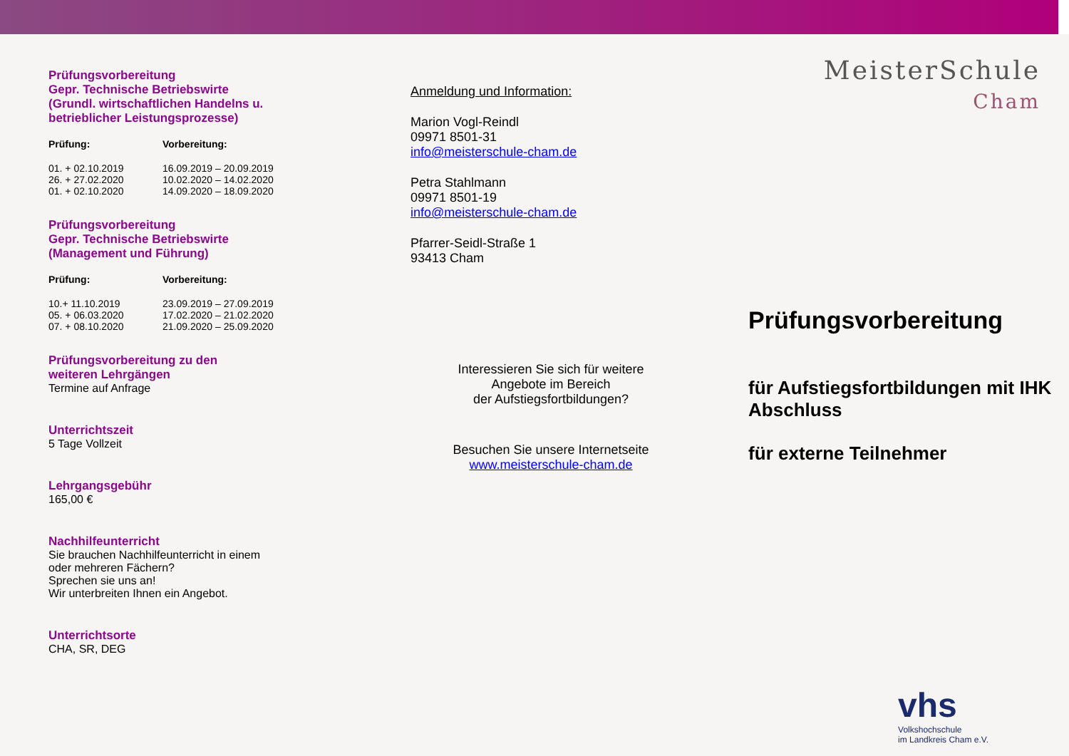Prüfungsvorbereitung
Gepr. Technische Betriebswirte
(Grundl. wirtschaftlichen Handelns u.
betrieblicher Leistungsprozesse)
| Prüfung: | Vorbereitung: |
| --- | --- |
| 01. + 02.10.2019 | 16.09.2019 – 20.09.2019 |
| 26. + 27.02.2020 | 10.02.2020 – 14.02.2020 |
| 01. + 02.10.2020 | 14.09.2020 – 18.09.2020 |
Prüfungsvorbereitung
Gepr. Technische Betriebswirte
(Management und Führung)
| Prüfung: | Vorbereitung: |
| --- | --- |
| 10.+ 11.10.2019 | 23.09.2019 – 27.09.2019 |
| 05. + 06.03.2020 | 17.02.2020 – 21.02.2020 |
| 07. + 08.10.2020 | 21.09.2020 – 25.09.2020 |
Prüfungsvorbereitung zu den
weiteren Lehrgängen
Termine auf Anfrage
Unterrichtszeit
5 Tage Vollzeit
Lehrgangsgebühr
165,00 €
Nachhilfeunterricht
Sie brauchen Nachhilfeunterricht in einem
oder mehreren Fächern?
Sprechen sie uns an!
Wir unterbreiten Ihnen ein Angebot.
Unterrichtsorte
CHA, SR, DEG
Anmeldung und Information:
Marion Vogl-Reindl
09971 8501-31
info@meisterschule-cham.de
Petra Stahlmann
09971 8501-19
info@meisterschule-cham.de
Pfarrer-Seidl-Straße 1
93413 Cham
Interessieren Sie sich für weitere
Angebote im Bereich
der Aufstiegsfortbildungen?
Besuchen Sie unsere Internetseite
www.meisterschule-cham.de
MeisterSchule
Cham
Prüfungsvorbereitung
für Aufstiegsfortbildungen mit IHK Abschluss
für externe Teilnehmer
vhs
Volkshochschule
im Landkreis Cham e.V.